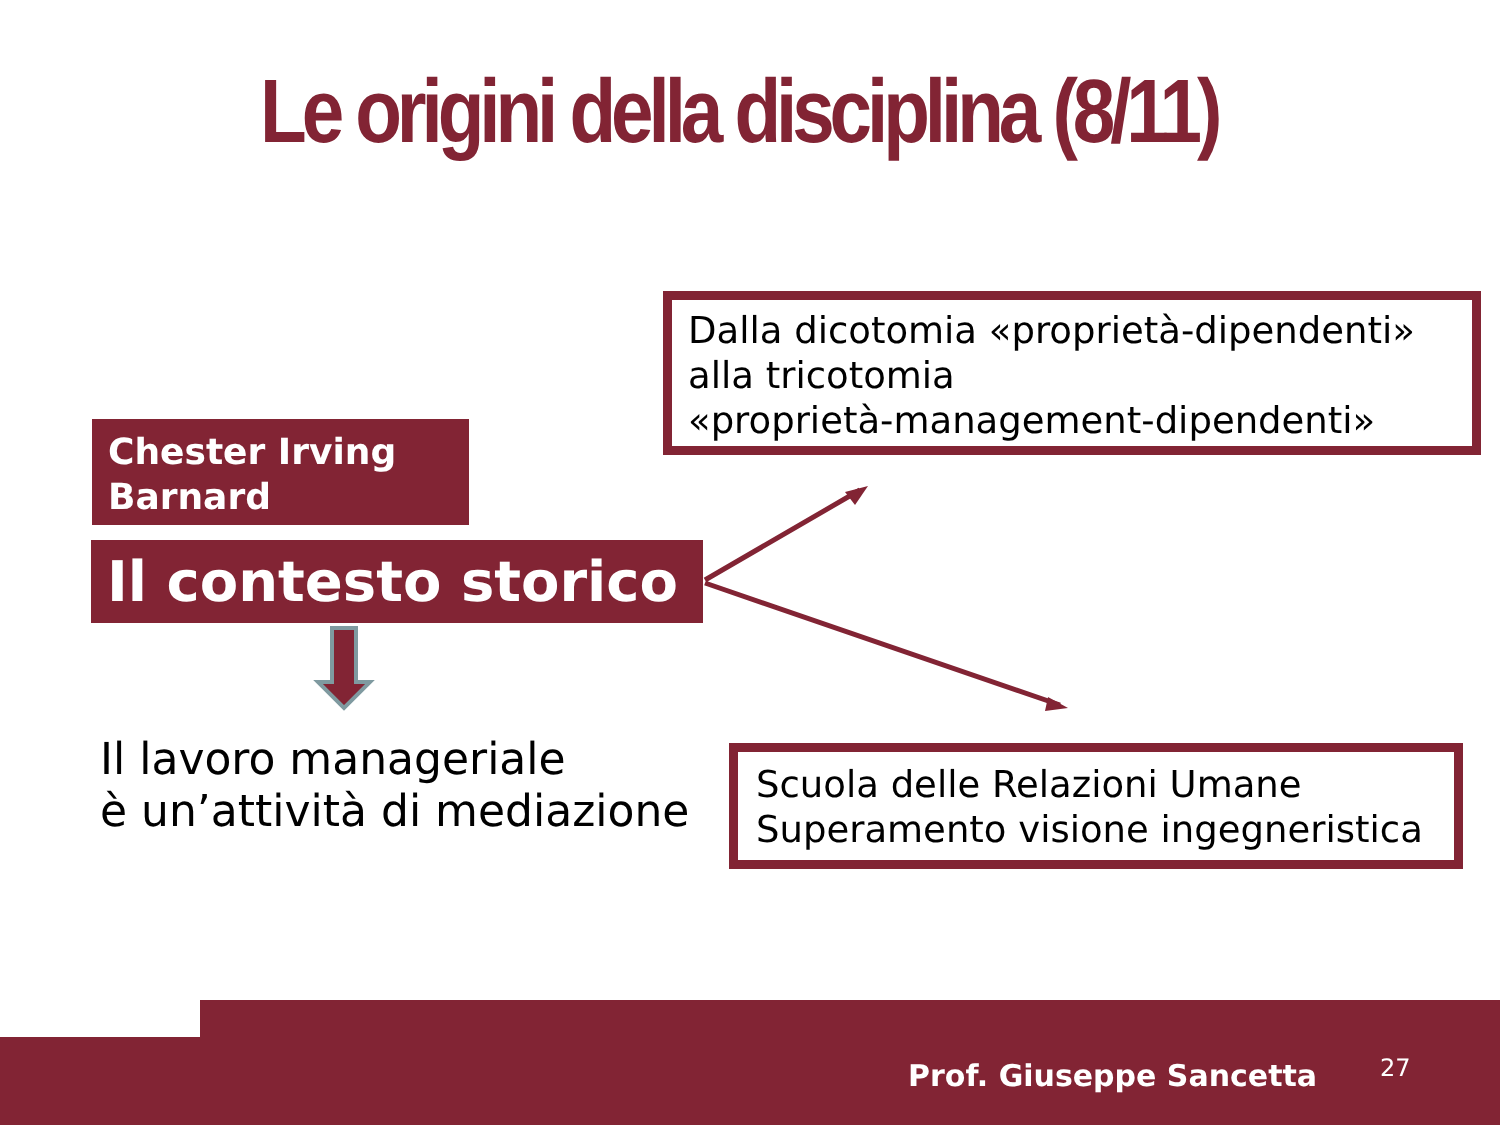Le origini della disciplina (8/11)
Dalla dicotomia «proprietà-dipendenti»
alla tricotomia
«proprietà-management-dipendenti»
Chester Irving
Barnard
Il contesto storico
Il lavoro manageriale
è un’attività di mediazione
Scuola delle Relazioni Umane
Superamento visione ingegneristica
Prof. Giuseppe Sancetta 27